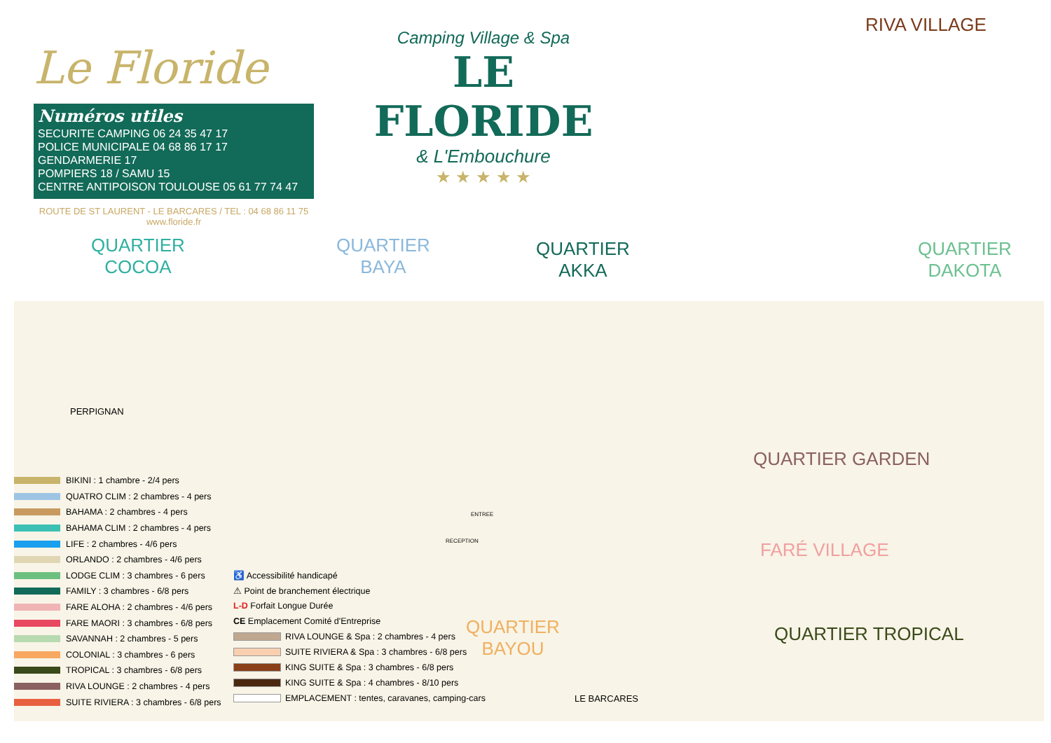Le Floride
Numéros utiles
SECURITE CAMPING 06 24 35 47 17
POLICE MUNICIPALE 04 68 86 17 17
GENDARMERIE 17
POMPIERS 18 / SAMU 15
CENTRE ANTIPOISON TOULOUSE 05 61 77 74 47
ROUTE DE ST LAURENT - LE BARCARES / TEL : 04 68 86 11 75
www.floride.fr
Camping Village & Spa
LE FLORIDE
& L'Embouchure
★ ★ ★ ★ ★
RIVA VILLAGE
QUARTIER
COCOA
QUARTIER
BAYA
QUARTIER
AKKA
QUARTIER
DAKOTA
QUARTIER GARDEN
FARÉ VILLAGE
QUARTIER TROPICAL
QUARTIER
BAYOU
PERPIGNAN
LE BARCARES
RECEPTION
ENTREE
BIKINI : 1 chambre - 2/4 pers
QUATRO CLIM : 2 chambres - 4 pers
BAHAMA : 2 chambres - 4 pers
BAHAMA CLIM : 2 chambres - 4 pers
LIFE : 2 chambres - 4/6 pers
ORLANDO : 2 chambres - 4/6 pers
LODGE CLIM : 3 chambres - 6 pers
FAMILY : 3 chambres - 6/8 pers
FARE ALOHA : 2 chambres - 4/6 pers
FARE MAORI : 3 chambres - 6/8 pers
SAVANNAH : 2 chambres - 5 pers
COLONIAL : 3 chambres - 6 pers
TROPICAL : 3 chambres - 6/8 pers
RIVA LOUNGE : 2 chambres - 4 pers
SUITE RIVIERA : 3 chambres - 6/8 pers
♿ Accessibilité handicapé
⚠ Point de branchement électrique
L-D Forfait Longue Durée
CE Emplacement Comité d'Entreprise
RIVA LOUNGE & Spa : 2 chambres - 4 pers
SUITE RIVIERA & Spa : 3 chambres - 6/8 pers
KING SUITE & Spa : 3 chambres - 6/8 pers
KING SUITE & Spa : 4 chambres - 8/10 pers
EMPLACEMENT : tentes, caravanes, camping-cars